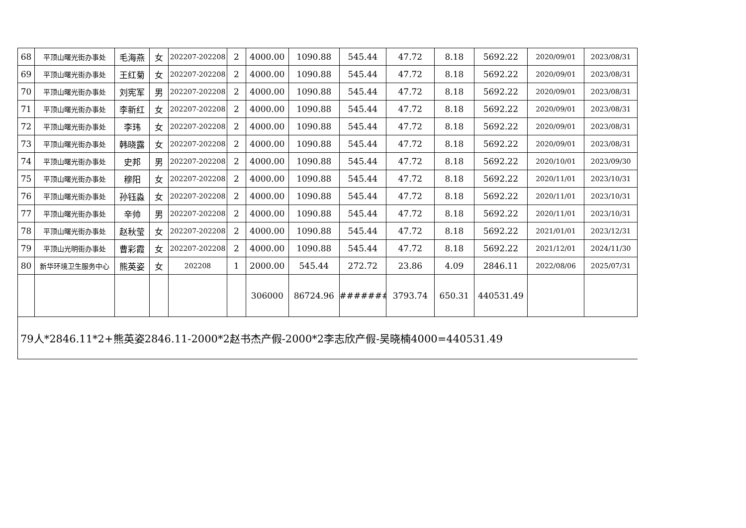| 68 | 平顶山曙光街办事处 | 毛海燕 | 女 | 202207-202208 | 2 | 4000.00 | 1090.88 | 545.44 | 47.72 | 8.18 | 5692.22 | 2020/09/01 | 2023/08/31 |
| 69 | 平顶山曙光街办事处 | 王红菊 | 女 | 202207-202208 | 2 | 4000.00 | 1090.88 | 545.44 | 47.72 | 8.18 | 5692.22 | 2020/09/01 | 2023/08/31 |
| 70 | 平顶山曙光街办事处 | 刘宪军 | 男 | 202207-202208 | 2 | 4000.00 | 1090.88 | 545.44 | 47.72 | 8.18 | 5692.22 | 2020/09/01 | 2023/08/31 |
| 71 | 平顶山曙光街办事处 | 李新红 | 女 | 202207-202208 | 2 | 4000.00 | 1090.88 | 545.44 | 47.72 | 8.18 | 5692.22 | 2020/09/01 | 2023/08/31 |
| 72 | 平顶山曙光街办事处 | 李玮 | 女 | 202207-202208 | 2 | 4000.00 | 1090.88 | 545.44 | 47.72 | 8.18 | 5692.22 | 2020/09/01 | 2023/08/31 |
| 73 | 平顶山曙光街办事处 | 韩晓露 | 女 | 202207-202208 | 2 | 4000.00 | 1090.88 | 545.44 | 47.72 | 8.18 | 5692.22 | 2020/09/01 | 2023/08/31 |
| 74 | 平顶山曙光街办事处 | 史邦 | 男 | 202207-202208 | 2 | 4000.00 | 1090.88 | 545.44 | 47.72 | 8.18 | 5692.22 | 2020/10/01 | 2023/09/30 |
| 75 | 平顶山曙光街办事处 | 穆阳 | 女 | 202207-202208 | 2 | 4000.00 | 1090.88 | 545.44 | 47.72 | 8.18 | 5692.22 | 2020/11/01 | 2023/10/31 |
| 76 | 平顶山曙光街办事处 | 孙钰淼 | 女 | 202207-202208 | 2 | 4000.00 | 1090.88 | 545.44 | 47.72 | 8.18 | 5692.22 | 2020/11/01 | 2023/10/31 |
| 77 | 平顶山曙光街办事处 | 辛帅 | 男 | 202207-202208 | 2 | 4000.00 | 1090.88 | 545.44 | 47.72 | 8.18 | 5692.22 | 2020/11/01 | 2023/10/31 |
| 78 | 平顶山曙光街办事处 | 赵秋莹 | 女 | 202207-202208 | 2 | 4000.00 | 1090.88 | 545.44 | 47.72 | 8.18 | 5692.22 | 2021/01/01 | 2023/12/31 |
| 79 | 平顶山光明街办事处 | 曹彩霞 | 女 | 202207-202208 | 2 | 4000.00 | 1090.88 | 545.44 | 47.72 | 8.18 | 5692.22 | 2021/12/01 | 2024/11/30 |
| 80 | 新华环境卫生服务中心 | 熊英姿 | 女 | 202208 | 1 | 2000.00 | 545.44 | 272.72 | 23.86 | 4.09 | 2846.11 | 2022/08/06 | 2025/07/31 |
| | | | | | | 306000 | 86724.96 | ######## | 3793.74 | 650.31 | 440531.49 | | |
| 79人*2846.11*2+熊英姿2846.11-2000*2赵书杰产假-2000*2李志欣产假-吴晓楠4000=440531.49 | | | | | | | | | | | | | |